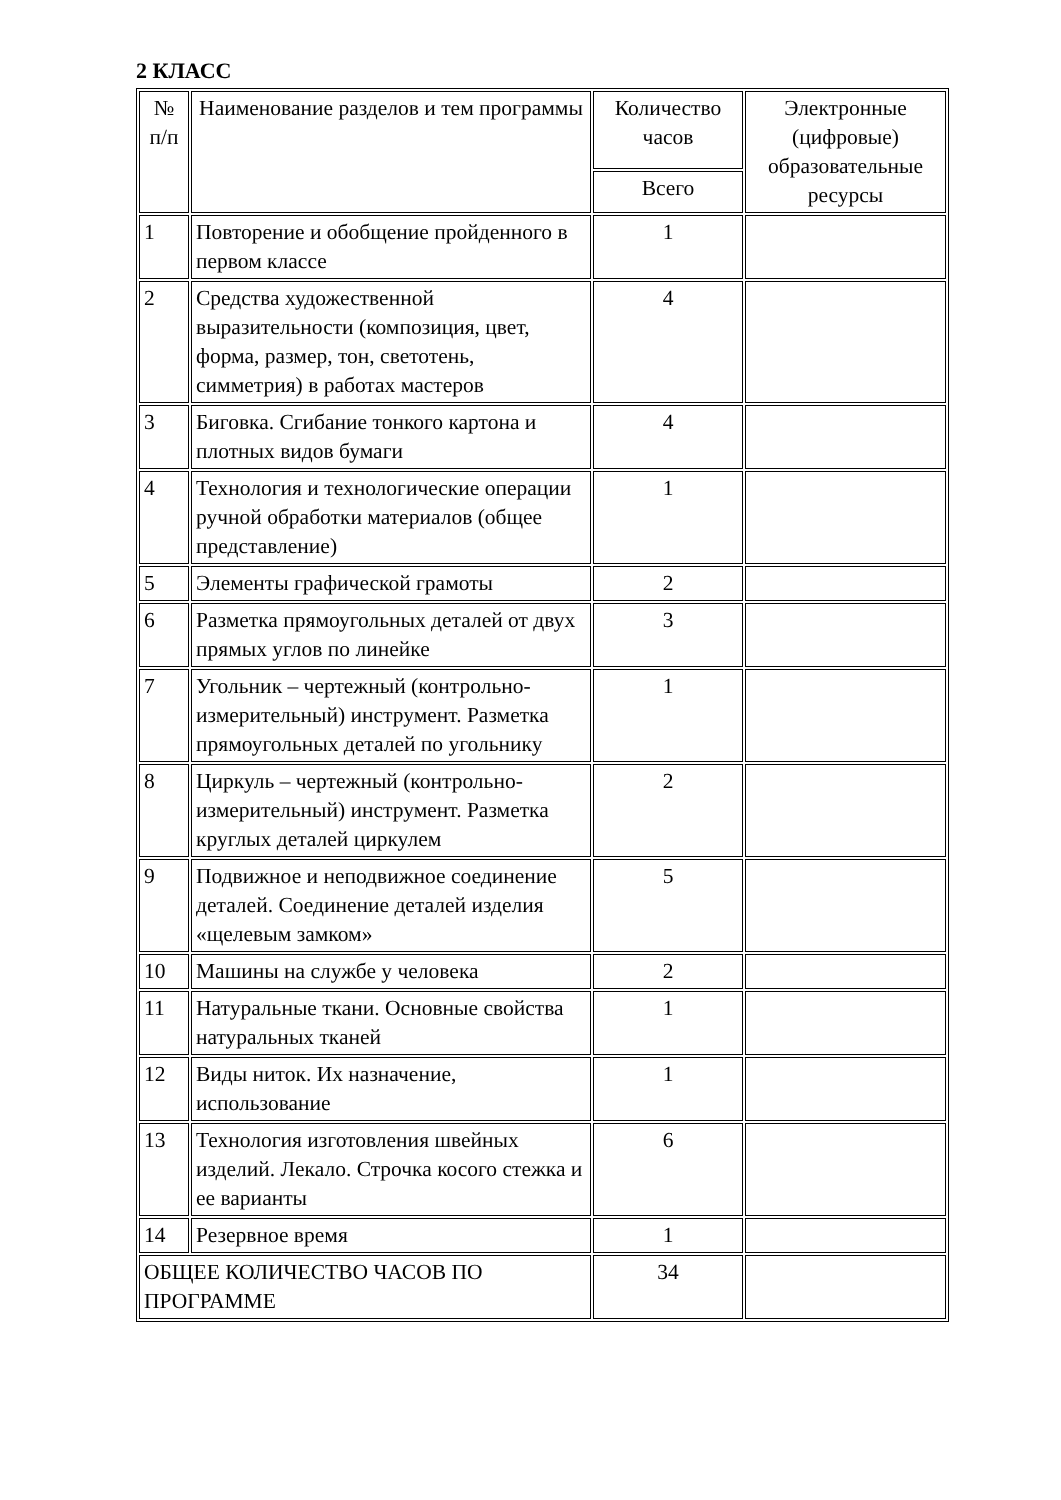2 КЛАСС
| № п/п | Наименование разделов и тем программы | Количество часов | Электронные (цифровые) образовательные ресурсы |
| --- | --- | --- | --- |
| | | Всего | |
| 1 | Повторение и обобщение пройденного в первом классе | 1 | |
| 2 | Средства художественной выразительности (композиция, цвет, форма, размер, тон, светотень, симметрия) в работах мастеров | 4 | |
| 3 | Биговка. Сгибание тонкого картона и плотных видов бумаги | 4 | |
| 4 | Технология и технологические операции ручной обработки материалов (общее представление) | 1 | |
| 5 | Элементы графической грамоты | 2 | |
| 6 | Разметка прямоугольных деталей от двух прямых углов по линейке | 3 | |
| 7 | Угольник – чертежный (контрольно-измерительный) инструмент. Разметка прямоугольных деталей по угольнику | 1 | |
| 8 | Циркуль – чертежный (контрольно-измерительный) инструмент. Разметка круглых деталей циркулем | 2 | |
| 9 | Подвижное и неподвижное соединение деталей. Соединение деталей изделия «щелевым замком» | 5 | |
| 10 | Машины на службе у человека | 2 | |
| 11 | Натуральные ткани. Основные свойства натуральных тканей | 1 | |
| 12 | Виды ниток. Их назначение, использование | 1 | |
| 13 | Технология изготовления швейных изделий. Лекало. Строчка косого стежка и ее варианты | 6 | |
| 14 | Резервное время | 1 | |
| ОБЩЕЕ КОЛИЧЕСТВО ЧАСОВ ПО ПРОГРАММЕ | | 34 | |